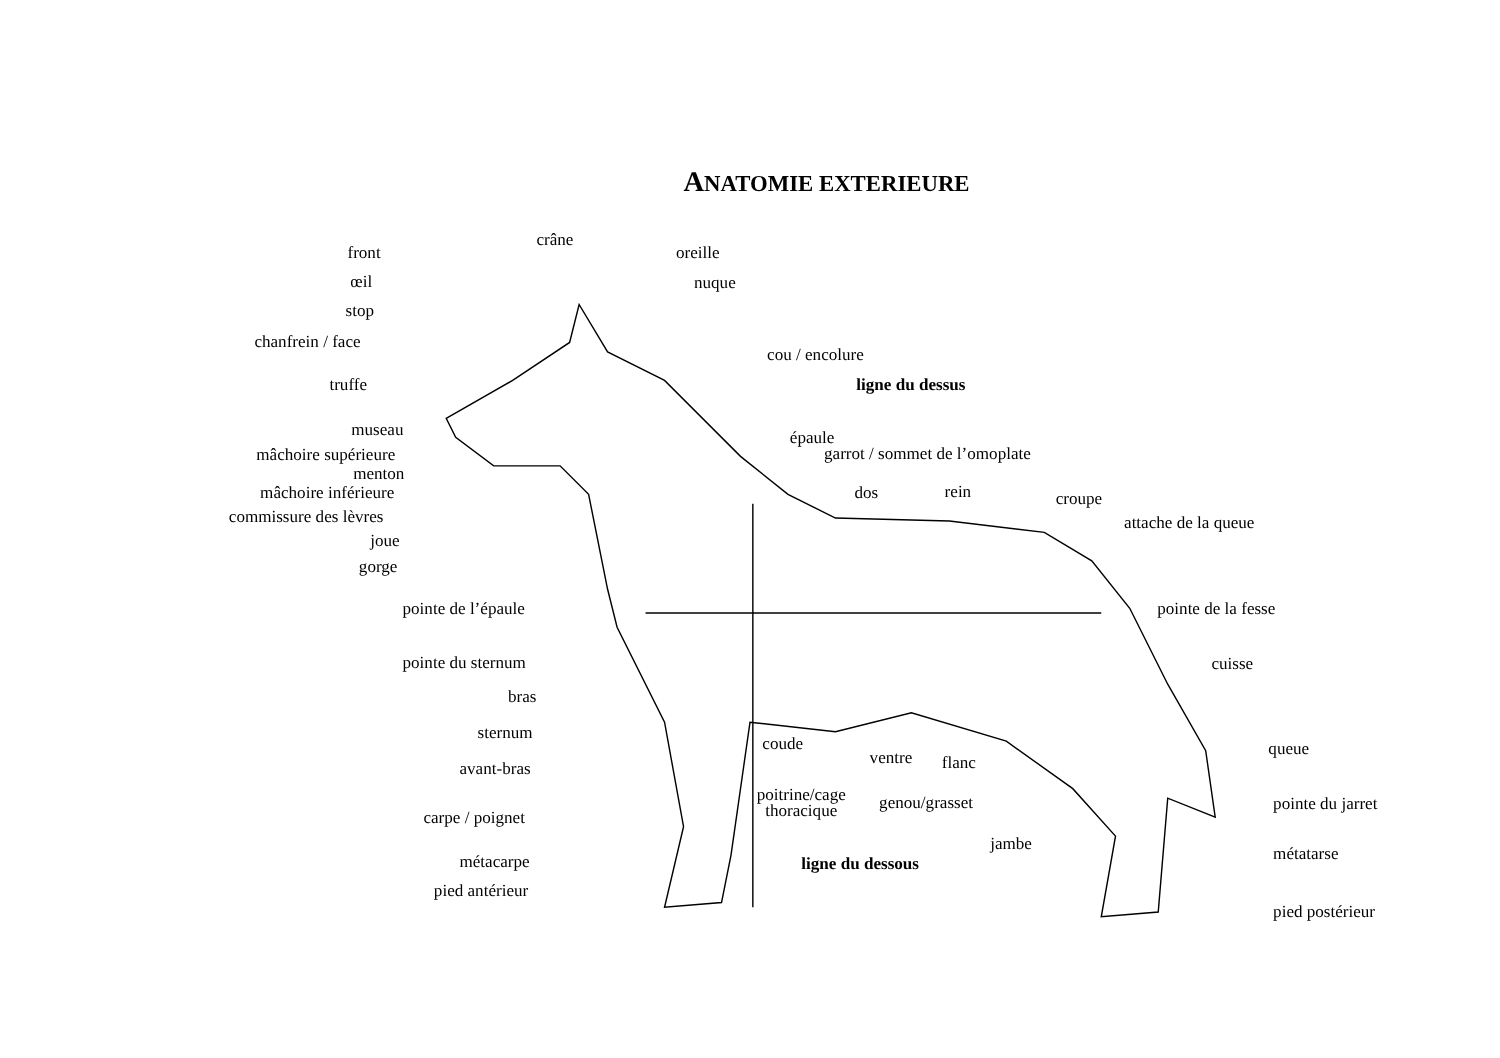ANATOMIE EXTERIEURE
front
œil
stop
chanfrein / face
truffe
museau
mâchoire supérieure
menton
mâchoire inférieure
commissure des lèvres
joue
gorge
crâne
oreille
nuque
cou / encolure
ligne du dessus
épaule
garrot / sommet de l’omoplate
dos
rein
croupe
attache de la queue
pointe de l’épaule
pointe de la fesse
pointe du sternum
cuisse
bras
sternum
coude
queue
avant-bras
ventre
flanc
poitrine/cage
thoracique
genou/grasset
pointe du jarret
carpe / poignet
jambe
métatarse
métacarpe
ligne du dessous
pied antérieur
pied postérieur